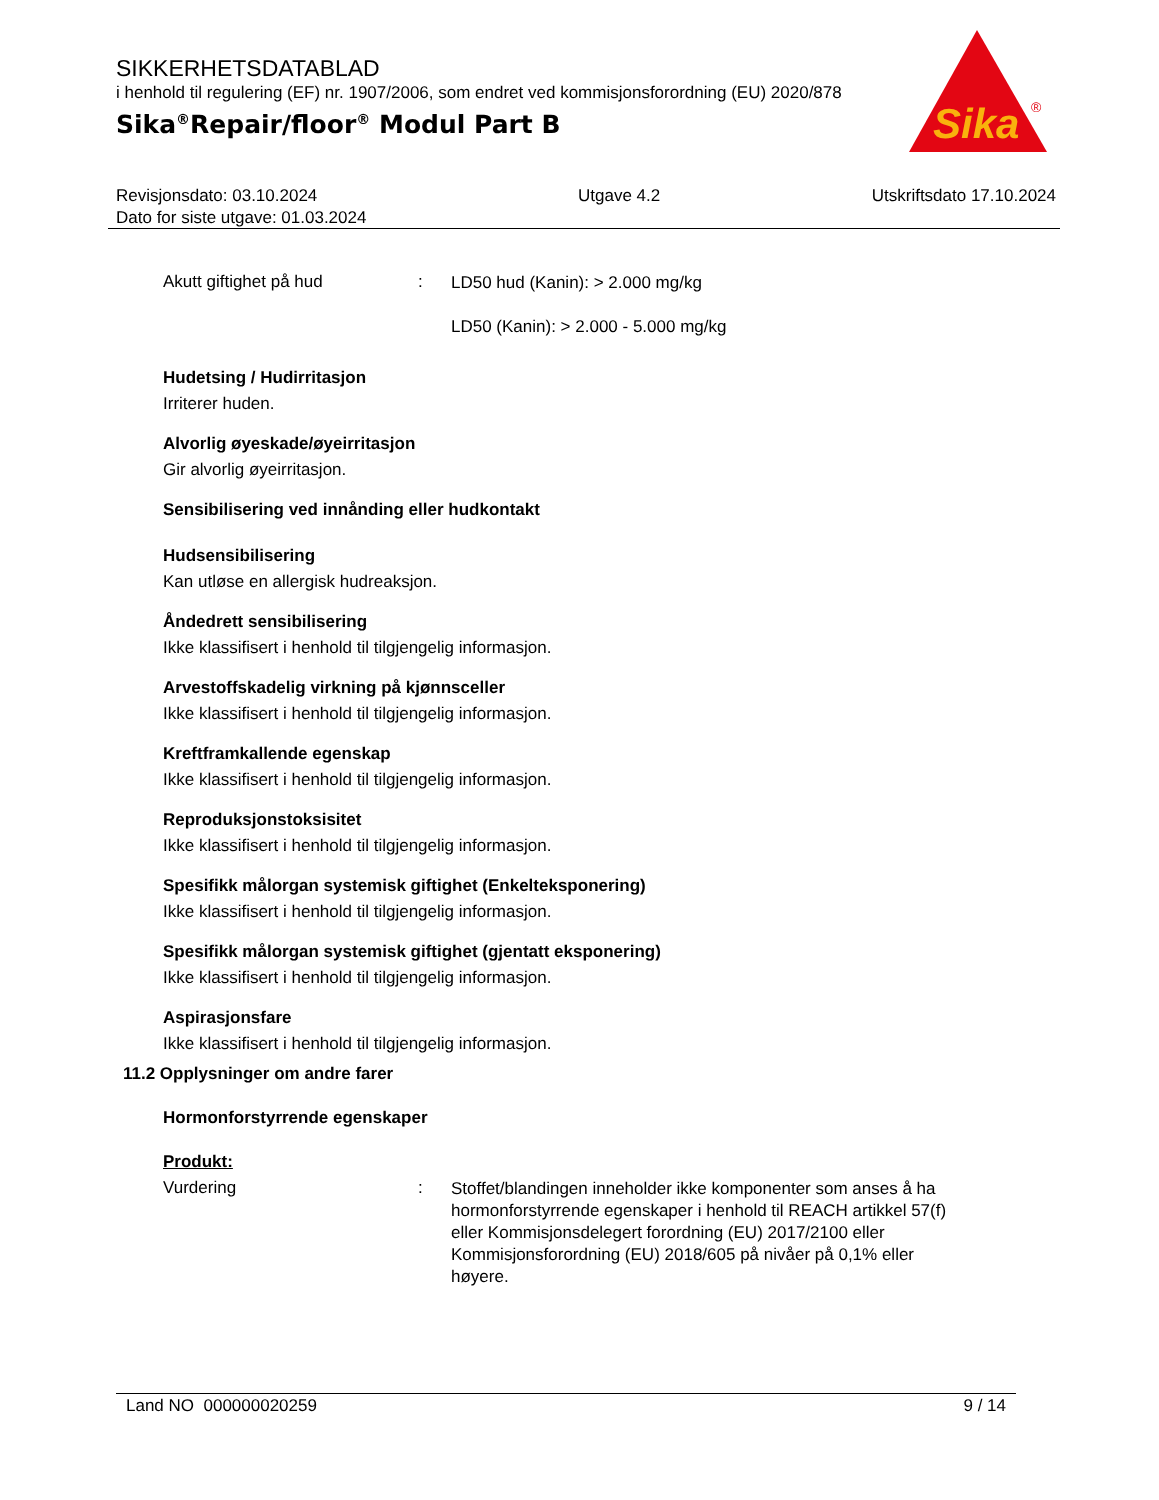SIKKERHETSDATABLAD
i henhold til regulering (EF) nr. 1907/2006, som endret ved kommisjonsforordning (EU) 2020/878
Sika<sup>®</sup>Repair/floor<sup>®</sup> Modul Part B
Sika
®
Revisjonsdato: 03.10.2024
Dato for siste utgave: 01.03.2024
Utgave 4.2 Utskriftsdato 17.10.2024
Akutt giftighet på hud :
LD50 hud (Kanin): > 2.000 mg/kg
LD50 (Kanin): > 2.000 - 5.000 mg/kg
Hudetsing / Hudirritasjon
Irriterer huden.
Alvorlig øyeskade/øyeirritasjon
Gir alvorlig øyeirritasjon.
Sensibilisering ved innånding eller hudkontakt
Hudsensibilisering
Kan utløse en allergisk hudreaksjon.
Åndedrett sensibilisering
Ikke klassifisert i henhold til tilgjengelig informasjon.
Arvestoffskadelig virkning på kjønnsceller
Ikke klassifisert i henhold til tilgjengelig informasjon.
Kreftframkallende egenskap
Ikke klassifisert i henhold til tilgjengelig informasjon.
Reproduksjonstoksisitet
Ikke klassifisert i henhold til tilgjengelig informasjon.
Spesifikk målorgan systemisk giftighet (Enkelteksponering)
Ikke klassifisert i henhold til tilgjengelig informasjon.
Spesifikk målorgan systemisk giftighet (gjentatt eksponering)
Ikke klassifisert i henhold til tilgjengelig informasjon.
Aspirasjonsfare
Ikke klassifisert i henhold til tilgjengelig informasjon.
11.2 Opplysninger om andre farer
Hormonforstyrrende egenskaper
Produkt:
Vurdering :
Stoffet/blandingen inneholder ikke komponenter som anses å ha hormonforstyrrende egenskaper i henhold til REACH artikkel 57(f) eller Kommisjonsdelegert forordning (EU) 2017/2100 eller Kommisjonsforordning (EU) 2018/605 på nivåer på 0,1% eller høyere.
Land NO 000000020259 9 / 14